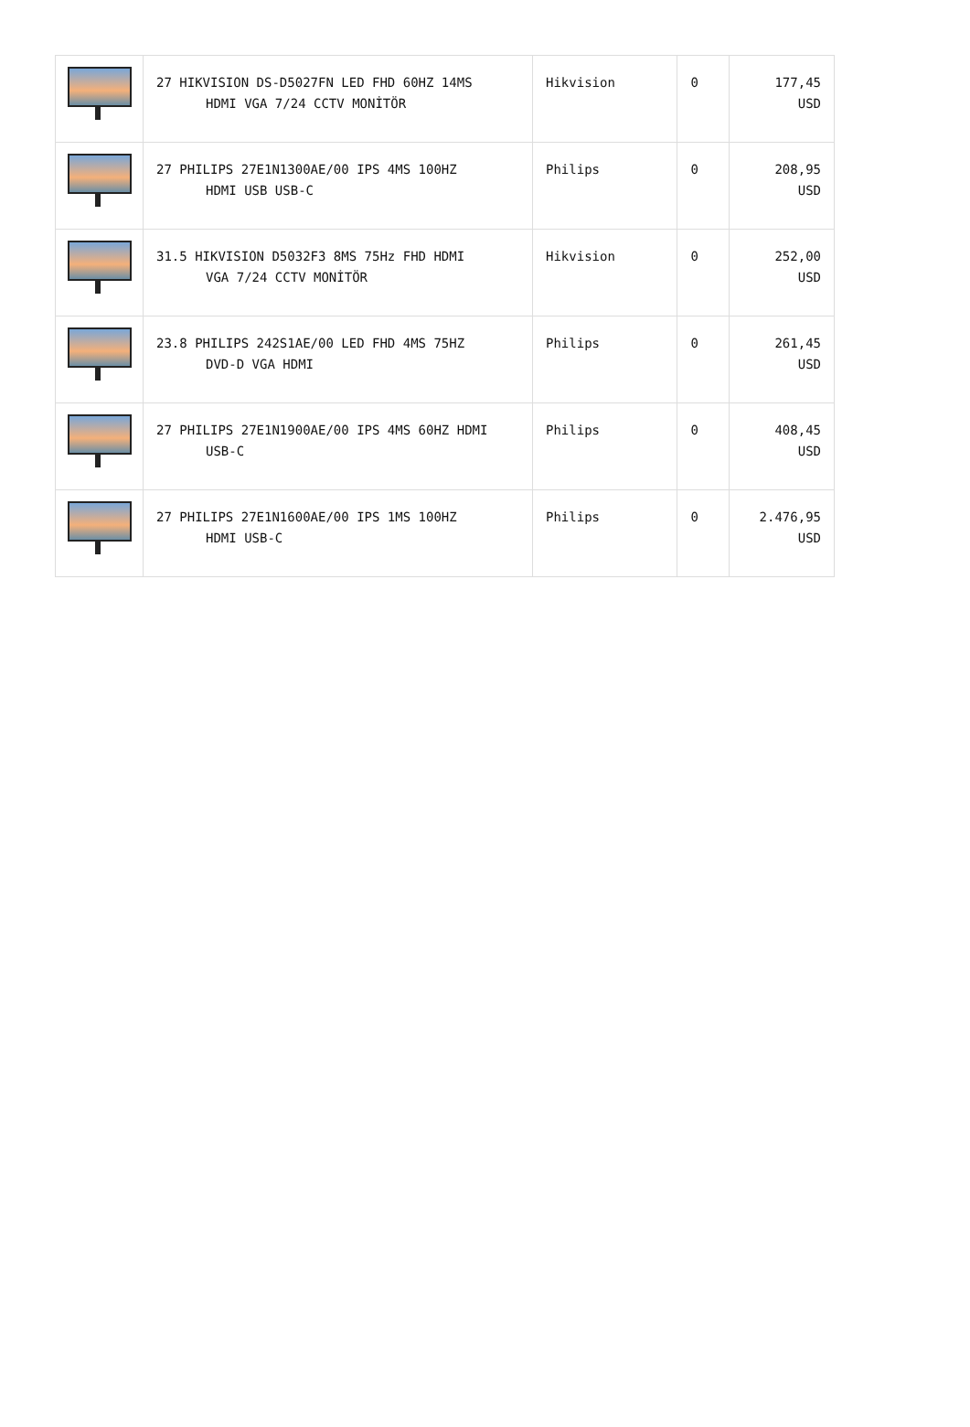| | 27 HIKVISION DS-D5027FN LED FHD 60HZ 14MS HDMI VGA 7/24 CCTV MONİTÖR | Hikvision | 0 | 177,45 USD |
| | 27 PHILIPS 27E1N1300AE/00 IPS 4MS 100HZ HDMI USB USB-C | Philips | 0 | 208,95 USD |
| | 31.5 HIKVISION D5032F3 8MS 75Hz FHD HDMI VGA 7/24 CCTV MONİTÖR | Hikvision | 0 | 252,00 USD |
| | 23.8 PHILIPS 242S1AE/00 LED FHD 4MS 75HZ DVD-D VGA HDMI | Philips | 0 | 261,45 USD |
| | 27 PHILIPS 27E1N1900AE/00 IPS 4MS 60HZ HDMI USB-C | Philips | 0 | 408,45 USD |
| | 27 PHILIPS 27E1N1600AE/00 IPS 1MS 100HZ HDMI USB-C | Philips | 0 | 2.476,95 USD |